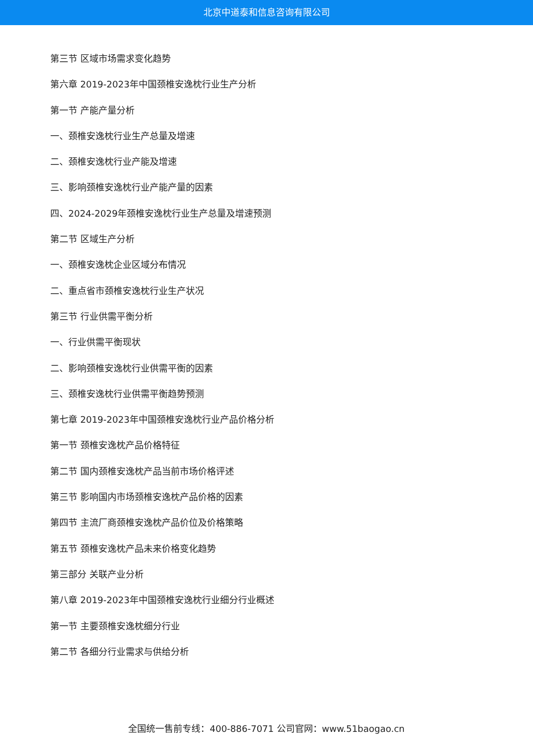北京中道泰和信息咨询有限公司
第三节 区域市场需求变化趋势
第六章 2019-2023年中国颈椎安逸枕行业生产分析
第一节 产能产量分析
一、颈椎安逸枕行业生产总量及增速
二、颈椎安逸枕行业产能及增速
三、影响颈椎安逸枕行业产能产量的因素
四、2024-2029年颈椎安逸枕行业生产总量及增速预测
第二节 区域生产分析
一、颈椎安逸枕企业区域分布情况
二、重点省市颈椎安逸枕行业生产状况
第三节 行业供需平衡分析
一、行业供需平衡现状
二、影响颈椎安逸枕行业供需平衡的因素
三、颈椎安逸枕行业供需平衡趋势预测
第七章 2019-2023年中国颈椎安逸枕行业产品价格分析
第一节 颈椎安逸枕产品价格特征
第二节 国内颈椎安逸枕产品当前市场价格评述
第三节 影响国内市场颈椎安逸枕产品价格的因素
第四节 主流厂商颈椎安逸枕产品价位及价格策略
第五节 颈椎安逸枕产品未来价格变化趋势
第三部分 关联产业分析
第八章 2019-2023年中国颈椎安逸枕行业细分行业概述
第一节 主要颈椎安逸枕细分行业
第二节 各细分行业需求与供给分析
全国统一售前专线：400-886-7071 公司官网：www.51baogao.cn